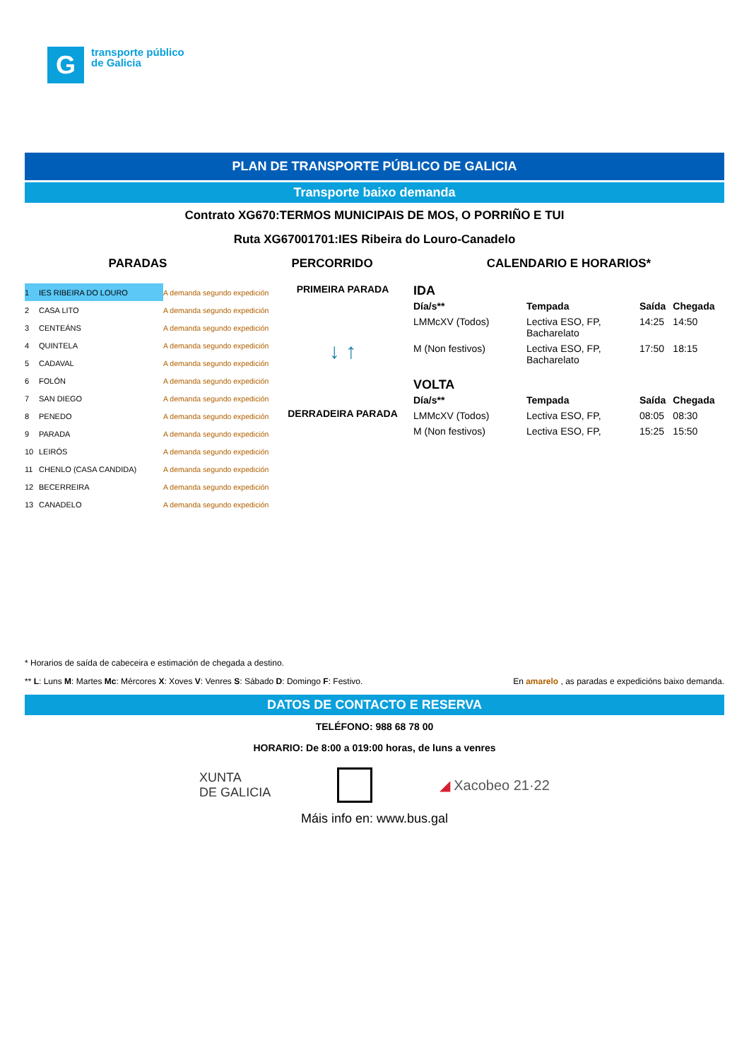G
transporte público
de Galicia
PLAN DE TRANSPORTE PÚBLICO DE GALICIA
Transporte baixo demanda
Contrato XG670:TERMOS MUNICIPAIS DE MOS, O PORRIÑO E TUI
Ruta XG67001701:IES Ribeira do Louro-Canadelo
PARADAS PERCORRIDO CALENDARIO E HORARIOS*
| 1 | IES RIBEIRA DO LOURO | A demanda segundo expedición |
| 2 | CASA LITO | A demanda segundo expedición |
| 3 | CENTEÁNS | A demanda segundo expedición |
| 4 | QUINTELA | A demanda segundo expedición |
| 5 | CADAVAL | A demanda segundo expedición |
| 6 | FOLÓN | A demanda segundo expedición |
| 7 | SAN DIEGO | A demanda segundo expedición |
| 8 | PENEDO | A demanda segundo expedición |
| 9 | PARADA | A demanda segundo expedición |
| 10 | LEIRÓS | A demanda segundo expedición |
| 11 | CHENLO (CASA CANDIDA) | A demanda segundo expedición |
| 12 | BECERREIRA | A demanda segundo expedición |
| 13 | CANADELO | A demanda segundo expedición |
PRIMEIRA PARADA
↓ ↑
DERRADEIRA PARADA
IDA
| Día/s** | Tempada | Saída | Chegada |
| --- | --- | --- | --- |
| LMMcXV (Todos) | Lectiva ESO, FP, Bacharelato | 14:25 | 14:50 |
| M (Non festivos) | Lectiva ESO, FP, Bacharelato | 17:50 | 18:15 |
VOLTA
| Día/s** | Tempada | Saída | Chegada |
| --- | --- | --- | --- |
| LMMcXV (Todos) | Lectiva ESO, FP, | 08:05 | 08:30 |
| M (Non festivos) | Lectiva ESO, FP, | 15:25 | 15:50 |
* Horarios de saída de cabeceira e estimación de chegada a destino.
** L: Luns M: Martes Mc: Mércores X: Xoves V: Venres S: Sábado D: Domingo F: Festivo. En amarelo , as paradas e expedicións baixo demanda.
DATOS DE CONTACTO E RESERVA
TELÉFONO: 988 68 78 00
HORARIO: De 8:00 a 019:00 horas, de luns a venres
XUNTA
DE GALICIA
◢ Xacobeo 21·22
Máis info en: www.bus.gal